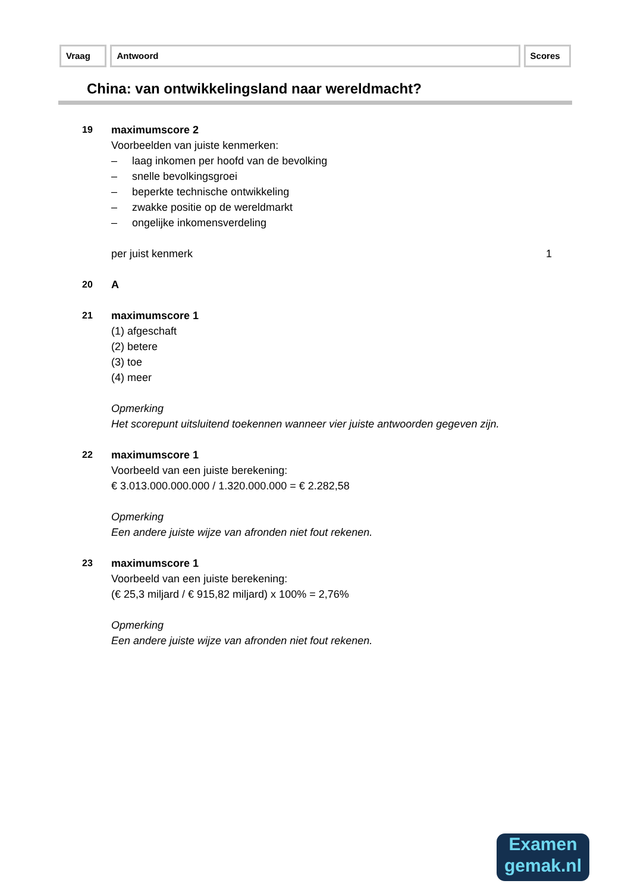Vraag Antwoord Scores
China: van ontwikkelingsland naar wereldmacht?
19 maximumscore 2
Voorbeelden van juiste kenmerken:
– laag inkomen per hoofd van de bevolking
– snelle bevolkingsgroei
– beperkte technische ontwikkeling
– zwakke positie op de wereldmarkt
– ongelijke inkomensverdeling
per juist kenmerk 1
20 A
21 maximumscore 1
(1) afgeschaft
(2) betere
(3) toe
(4) meer
Opmerking
Het scorepunt uitsluitend toekennen wanneer vier juiste antwoorden gegeven zijn.
22 maximumscore 1
Voorbeeld van een juiste berekening:
€ 3.013.000.000.000 / 1.320.000.000 = € 2.282,58
Opmerking
Een andere juiste wijze van afronden niet fout rekenen.
23 maximumscore 1
Voorbeeld van een juiste berekening:
(€ 25,3 miljard / € 915,82 miljard) x 100% = 2,76%
Opmerking
Een andere juiste wijze van afronden niet fout rekenen.
Examen
gemak.nl